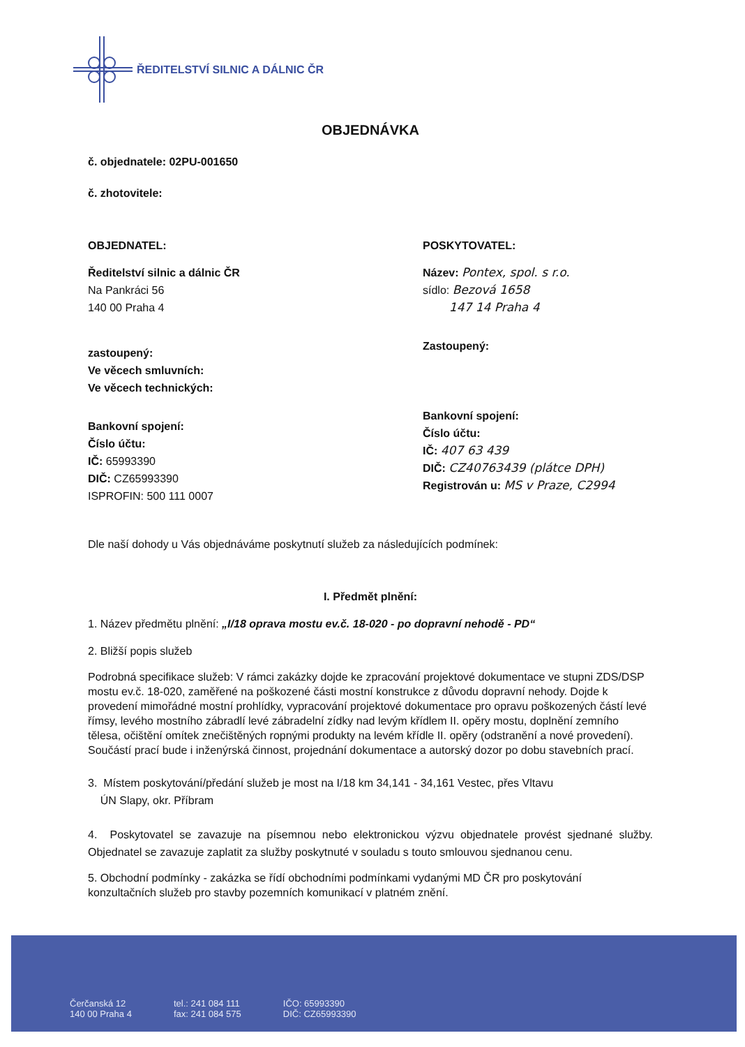ŘEDITELSTVÍ SILNIC A DÁLNIC ČR
OBJEDNÁVKA
č. objednatele: 02PU-001650
č. zhotovitele:
OBJEDNATEL:
Ředitelství silnic a dálnic ČR
Na Pankráci 56
140 00 Praha 4
zastoupený:
Ve věcech smluvních:
Ve věcech technických:
Bankovní spojení:
Číslo účtu:
IČ: 65993390
DIČ: CZ65993390
ISPROFIN: 500 111 0007
POSKYTOVATEL:
Název: Pontex, spol. s r.o.
sídlo: Bezová 1658
147 14 Praha 4
Zastoupený:
Bankovní spojení:
Číslo účtu:
IČ: 407 63 439
DIČ: CZ40763439 (plátce DPH)
Registrován u: MS v Praze, C2994
Dle naší dohody u Vás objednáváme poskytnutí služeb za následujících podmínek:
I. Předmět plnění:
1. Název předmětu plnění: „I/18 oprava mostu ev.č. 18-020 - po dopravní nehodě - PD“
2. Bližší popis služeb
Podrobná specifikace služeb: V rámci zakázky dojde ke zpracování projektové dokumentace ve stupni ZDS/DSP mostu ev.č. 18-020, zaměřené na poškozené části mostní konstrukce z důvodu dopravní nehody. Dojde k provedení mimořádné mostní prohlídky, vypracování projektové dokumentace pro opravu poškozených částí levé římsy, levého mostního zábradlí levé zábradelní zídky nad levým křídlem II. opěry mostu, doplnění zemního tělesa, očištění omítek znečištěných ropnými produkty na levém křídle II. opěry (odstranění a nové provedení). Součástí prací bude i inženýrská činnost, projednání dokumentace a autorský dozor po dobu stavebních prací.
3. Místem poskytování/předání služeb je most na I/18 km 34,141 - 34,161 Vestec, přes Vltavu
ÚN Slapy, okr. Příbram
4. Poskytovatel se zavazuje na písemnou nebo elektronickou výzvu objednatele provést sjednané služby. Objednatel se zavazuje zaplatit za služby poskytnuté v souladu s touto smlouvou sjednanou cenu.
5. Obchodní podmínky - zakázka se řídí obchodními podmínkami vydanými MD ČR pro poskytování konzultačních služeb pro stavby pozemních komunikací v platném znění.
Čerčanská 12
140 00 Praha 4
tel.: 241 084 111
fax: 241 084 575
IČO: 65993390
DIČ: CZ65993390